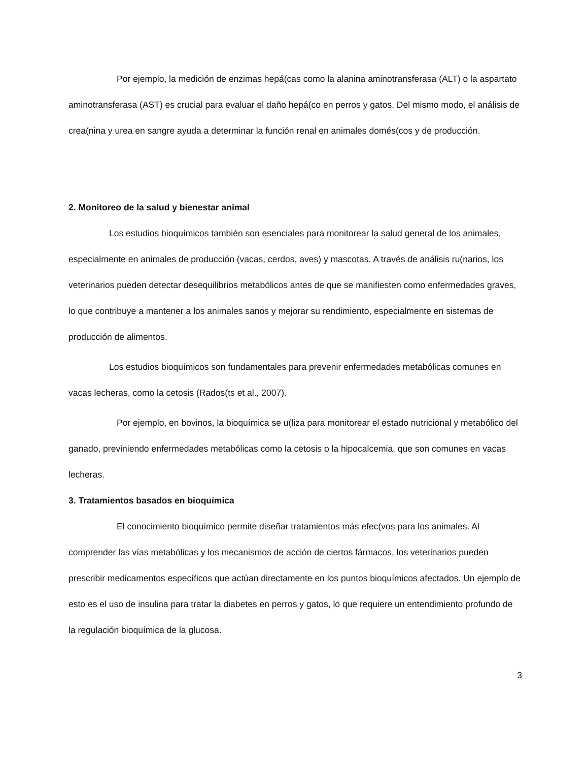Por ejemplo, la medición de enzimas hepá(cas como la alanina aminotransferasa (ALT) o la aspartato aminotransferasa (AST) es crucial para evaluar el daño hepá(co en perros y gatos. Del mismo modo, el análisis de crea(nina y urea en sangre ayuda a determinar la función renal en animales domés(cos y de producción.
2. Monitoreo de la salud y bienestar animal
Los estudios bioquímicos también son esenciales para monitorear la salud general de los animales, especialmente en animales de producción (vacas, cerdos, aves) y mascotas. A través de análisis ru(narios, los veterinarios pueden detectar desequilibrios metabólicos antes de que se manifiesten como enfermedades graves, lo que contribuye a mantener a los animales sanos y mejorar su rendimiento, especialmente en sistemas de producción de alimentos.
Los estudios bioquímicos son fundamentales para prevenir enfermedades metabólicas comunes en vacas lecheras, como la cetosis (Rados(ts et al., 2007).
Por ejemplo, en bovinos, la bioquímica se u(liza para monitorear el estado nutricional y metabólico del ganado, previniendo enfermedades metabólicas como la cetosis o la hipocalcemia, que son comunes en vacas lecheras.
3. Tratamientos basados en bioquímica
El conocimiento bioquímico permite diseñar tratamientos más efec(vos para los animales. Al comprender las vías metabólicas y los mecanismos de acción de ciertos fármacos, los veterinarios pueden prescribir medicamentos específicos que actúan directamente en los puntos bioquímicos afectados. Un ejemplo de esto es el uso de insulina para tratar la diabetes en perros y gatos, lo que requiere un entendimiento profundo de la regulación bioquímica de la glucosa.
3